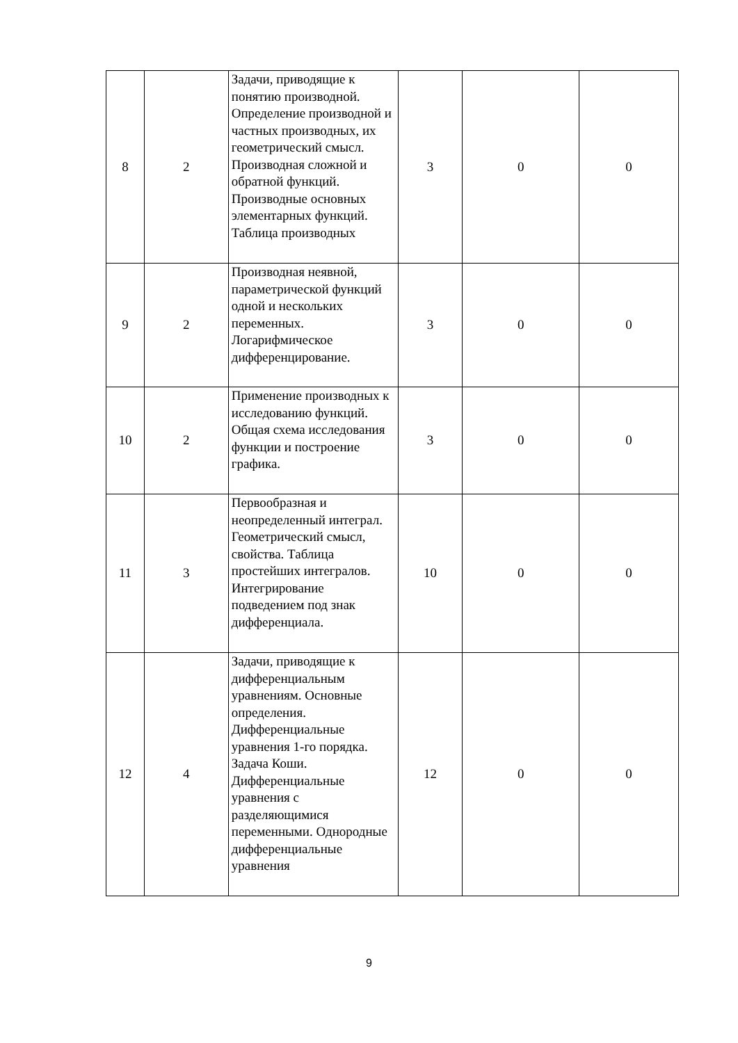| 8 | 2 | Задачи, приводящие к понятию производной. Определение производной и частных производных, их геометрический смысл. Производная сложной и обратной функций. Производные основных элементарных функций. Таблица производных | 3 | 0 | 0 |
| 9 | 2 | Производная неявной, параметрической функций одной и нескольких переменных. Логарифмическое дифференцирование. | 3 | 0 | 0 |
| 10 | 2 | Применение производных к исследованию функций. Общая схема исследования функции и построение графика. | 3 | 0 | 0 |
| 11 | 3 | Первообразная и неопределенный интеграл. Геометрический смысл, свойства. Таблица простейших интегралов. Интегрирование подведением под знак дифференциала. | 10 | 0 | 0 |
| 12 | 4 | Задачи, приводящие к дифференциальным уравнениям. Основные определения. Дифференциальные уравнения 1-го порядка. Задача Коши. Дифференциальные уравнения с разделяющимися переменными. Однородные дифференциальные уравнения | 12 | 0 | 0 |
9